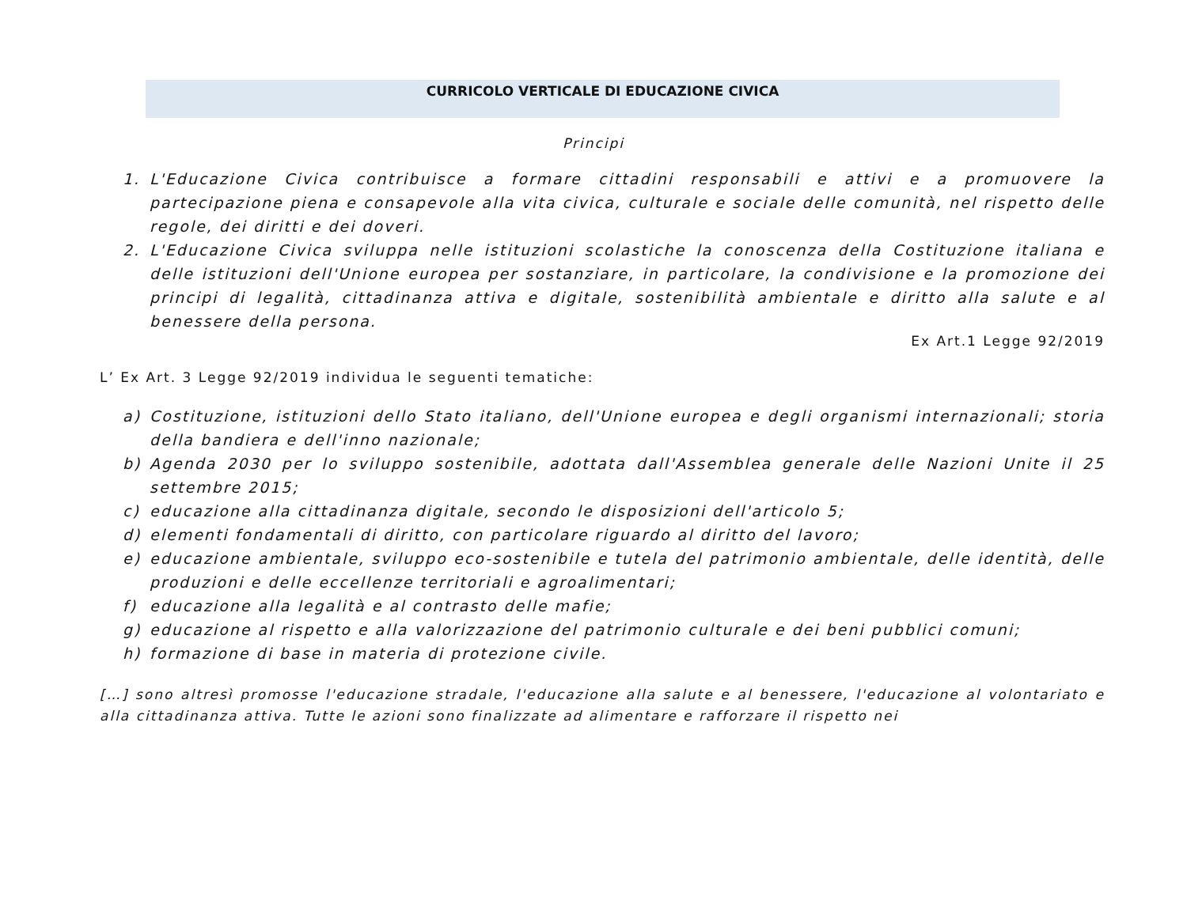CURRICOLO VERTICALE DI EDUCAZIONE CIVICA
Principi
1. L'Educazione Civica contribuisce a formare cittadini responsabili e attivi e a promuovere la partecipazione piena e consapevole alla vita civica, culturale e sociale delle comunità, nel rispetto delle regole, dei diritti e dei doveri.
2. L'Educazione Civica sviluppa nelle istituzioni scolastiche la conoscenza della Costituzione italiana e delle istituzioni dell'Unione europea per sostanziare, in particolare, la condivisione e la promozione dei principi di legalità, cittadinanza attiva e digitale, sostenibilità ambientale e diritto alla salute e al benessere della persona.
Ex Art.1 Legge 92/2019
L’ Ex Art. 3 Legge 92/2019 individua le seguenti tematiche:
a) Costituzione, istituzioni dello Stato italiano, dell'Unione europea e degli organismi internazionali; storia della bandiera e dell'inno nazionale;
b) Agenda 2030 per lo sviluppo sostenibile, adottata dall'Assemblea generale delle Nazioni Unite il 25 settembre 2015;
c) educazione alla cittadinanza digitale, secondo le disposizioni dell'articolo 5;
d) elementi fondamentali di diritto, con particolare riguardo al diritto del lavoro;
e) educazione ambientale, sviluppo eco-sostenibile e tutela del patrimonio ambientale, delle identità, delle produzioni e delle eccellenze territoriali e agroalimentari;
f) educazione alla legalità e al contrasto delle mafie;
g) educazione al rispetto e alla valorizzazione del patrimonio culturale e dei beni pubblici comuni;
h) formazione di base in materia di protezione civile.
[…] sono altresì promosse l'educazione stradale, l'educazione alla salute e al benessere, l'educazione al volontariato e alla cittadinanza attiva. Tutte le azioni sono finalizzate ad alimentare e rafforzare il rispetto nei